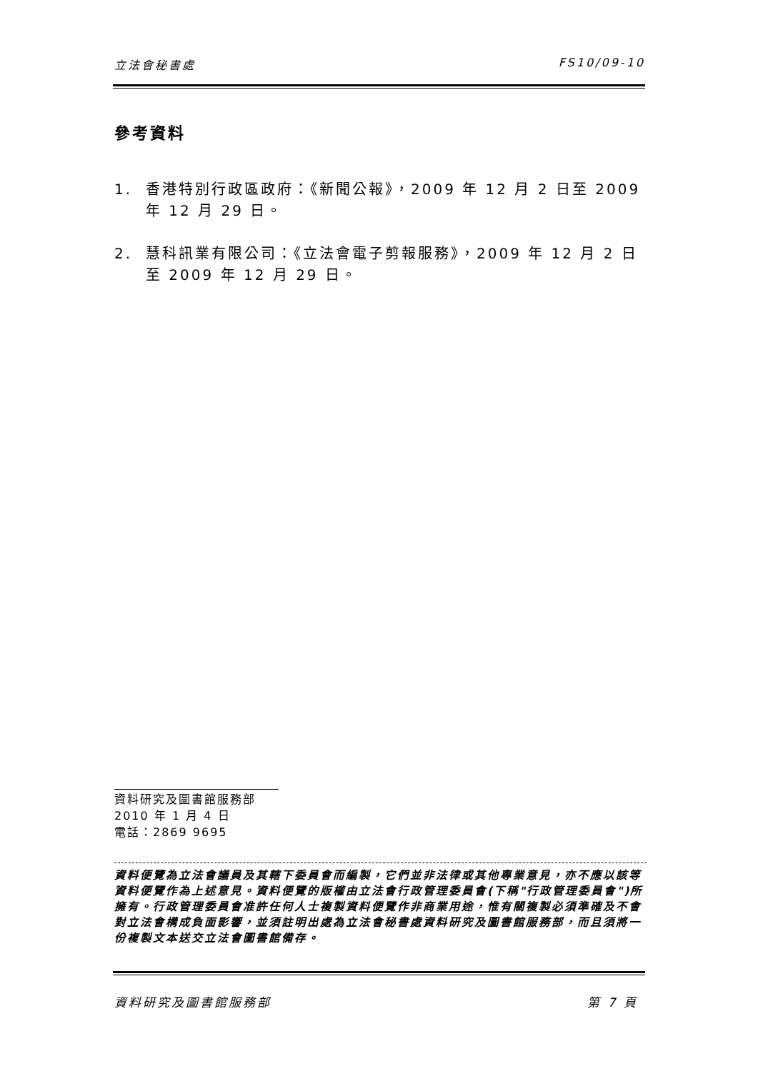立法會秘書處 FS10/09-10
參考資料
1. 香港特別行政區政府：《新聞公報》，2009 年 12 月 2 日至 2009 年 12 月 29 日。
2. 慧科訊業有限公司：《立法會電子剪報服務》，2009 年 12 月 2 日至 2009 年 12 月 29 日。
資料研究及圖書館服務部
2010 年 1 月 4 日
電話：2869 9695
資料便覽為立法會議員及其轄下委員會而編製，它們並非法律或其他專業意見，亦不應以該等資料便覽作為上述意見。資料便覽的版權由立法會行政管理委員會(下稱"行政管理委員會")所擁有。行政管理委員會准許任何人士複製資料便覽作非商業用途，惟有關複製必須準確及不會對立法會構成負面影響，並須註明出處為立法會秘書處資料研究及圖書館服務部，而且須將一份複製文本送交立法會圖書館備存。
資料研究及圖書館服務部 第 7 頁